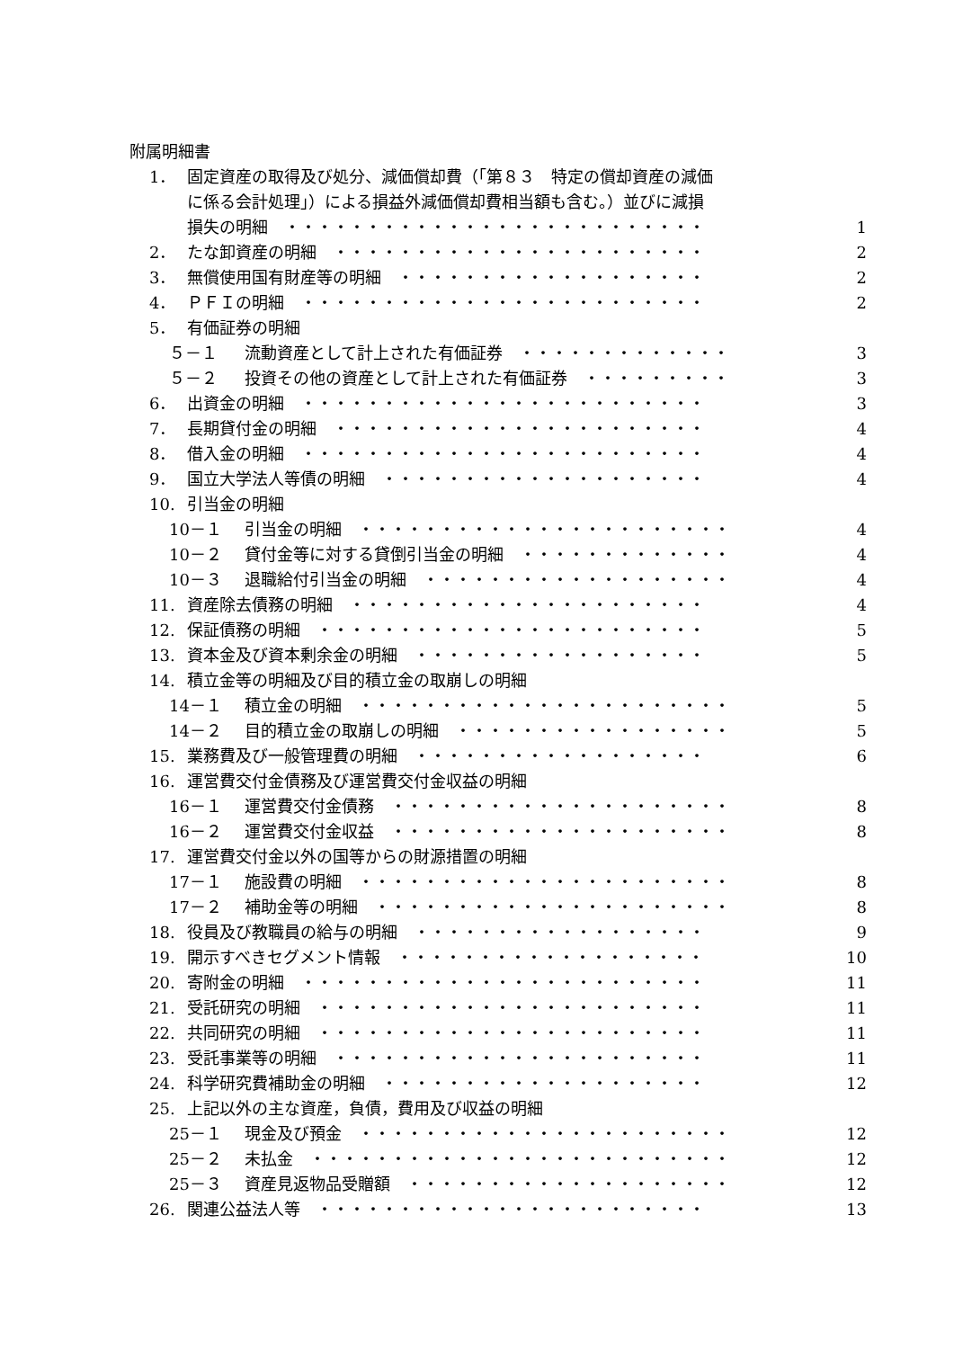附属明細書
1． 固定資産の取得及び処分、減価償却費（「第８３　特定の償却資産の減価
に係る会計処理」）による損益外減価償却費相当額も含む。）並びに減損
損失の明細　・・・・・・・・・・・・・・・・・・・・・・・・・・ 1
2． たな卸資産の明細　・・・・・・・・・・・・・・・・・・・・・・・ 2
3． 無償使用国有財産等の明細　・・・・・・・・・・・・・・・・・・・ 2
4． ＰＦＩの明細　・・・・・・・・・・・・・・・・・・・・・・・・・ 2
5． 有価証券の明細
５－１ 流動資産として計上された有価証券　・・・・・・・・・・・・・ 3
５－２ 投資その他の資産として計上された有価証券　・・・・・・・・・ 3
6． 出資金の明細　・・・・・・・・・・・・・・・・・・・・・・・・・ 3
7． 長期貸付金の明細　・・・・・・・・・・・・・・・・・・・・・・・ 4
8． 借入金の明細　・・・・・・・・・・・・・・・・・・・・・・・・・ 4
9． 国立大学法人等債の明細　・・・・・・・・・・・・・・・・・・・・ 4
10. 引当金の明細
10－１ 引当金の明細　・・・・・・・・・・・・・・・・・・・・・・・ 4
10－２ 貸付金等に対する貸倒引当金の明細　・・・・・・・・・・・・・ 4
10－３ 退職給付引当金の明細　・・・・・・・・・・・・・・・・・・・ 4
11. 資産除去債務の明細　・・・・・・・・・・・・・・・・・・・・・・ 4
12. 保証債務の明細　・・・・・・・・・・・・・・・・・・・・・・・・ 5
13. 資本金及び資本剰余金の明細　・・・・・・・・・・・・・・・・・・ 5
14. 積立金等の明細及び目的積立金の取崩しの明細
14－１ 積立金の明細　・・・・・・・・・・・・・・・・・・・・・・・ 5
14－２ 目的積立金の取崩しの明細　・・・・・・・・・・・・・・・・・ 5
15. 業務費及び一般管理費の明細　・・・・・・・・・・・・・・・・・・ 6
16. 運営費交付金債務及び運営費交付金収益の明細
16－１ 運営費交付金債務　・・・・・・・・・・・・・・・・・・・・・ 8
16－２ 運営費交付金収益　・・・・・・・・・・・・・・・・・・・・・ 8
17. 運営費交付金以外の国等からの財源措置の明細
17－１ 施設費の明細　・・・・・・・・・・・・・・・・・・・・・・・ 8
17－２ 補助金等の明細　・・・・・・・・・・・・・・・・・・・・・・ 8
18. 役員及び教職員の給与の明細　・・・・・・・・・・・・・・・・・・ 9
19. 開示すべきセグメント情報　・・・・・・・・・・・・・・・・・・・ 10
20. 寄附金の明細　・・・・・・・・・・・・・・・・・・・・・・・・・ 11
21. 受託研究の明細　・・・・・・・・・・・・・・・・・・・・・・・・ 11
22. 共同研究の明細　・・・・・・・・・・・・・・・・・・・・・・・・ 11
23. 受託事業等の明細　・・・・・・・・・・・・・・・・・・・・・・・ 11
24. 科学研究費補助金の明細　・・・・・・・・・・・・・・・・・・・・ 12
25. 上記以外の主な資産，負債，費用及び収益の明細
25－１ 現金及び預金　・・・・・・・・・・・・・・・・・・・・・・・ 12
25－２ 未払金　・・・・・・・・・・・・・・・・・・・・・・・・・・ 12
25－３ 資産見返物品受贈額　・・・・・・・・・・・・・・・・・・・・ 12
26. 関連公益法人等　・・・・・・・・・・・・・・・・・・・・・・・・ 13